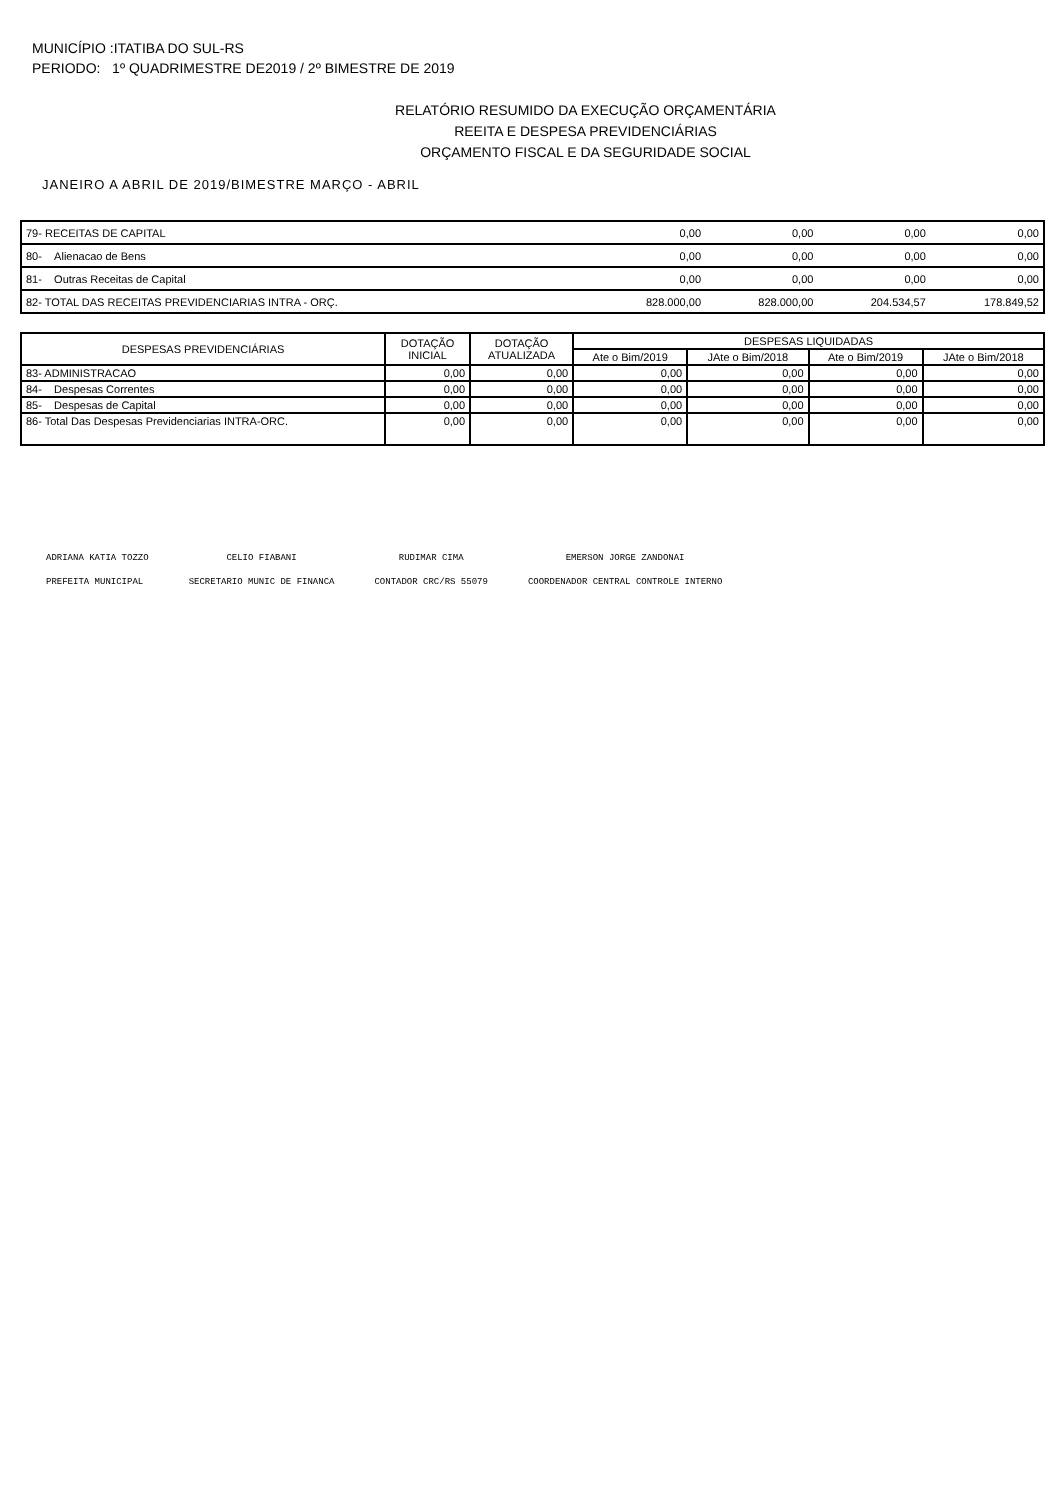MUNICÍPIO :ITATIBA DO SUL-RS
PERIODO: 1º QUADRIMESTRE DE2019 / 2º BIMESTRE DE 2019
RELATÓRIO RESUMIDO DA EXECUÇÃO ORÇAMENTÁRIA
REEITA E DESPESA PREVIDENCIÁRIAS
ORÇAMENTO FISCAL E DA SEGURIDADE SOCIAL
JANEIRO A ABRIL DE 2019/BIMESTRE MARÇO - ABRIL
| 79- RECEITAS DE CAPITAL | 0,00 | 0,00 | 0,00 | 0,00 |
| 80- Alienacao de Bens | 0,00 | 0,00 | 0,00 | 0,00 |
| 81- Outras Receitas de Capital | 0,00 | 0,00 | 0,00 | 0,00 |
| 82- TOTAL DAS RECEITAS PREVIDENCIARIAS INTRA - ORÇ. | 828.000,00 | 828.000,00 | 204.534,57 | 178.849,52 |
| DESPESAS PREVIDENCIÁRIAS | DOTAÇÃO INICIAL | DOTAÇÃO ATUALIZADA | DESPESAS LIQUIDADAS | | | |
| --- | --- | --- | --- | --- | --- | --- |
| | | | Ate o Bim/2019 | JAte o Bim/2018 | Ate o Bim/2019 | JAte o Bim/2018 |
| 83- ADMINISTRACAO | 0,00 | 0,00 | 0,00 | 0,00 | 0,00 | 0,00 |
| 84- Despesas Correntes | 0,00 | 0,00 | 0,00 | 0,00 | 0,00 | 0,00 |
| 85- Despesas de Capital | 0,00 | 0,00 | 0,00 | 0,00 | 0,00 | 0,00 |
| 86- Total Das Despesas Previdenciarias INTRA-ORC. | 0,00 | 0,00 | 0,00 | 0,00 | 0,00 | 0,00 |
ADRIANA KATIA TOZZO
PREFEITA MUNICIPAL
CELIO FIABANI
SECRETARIO MUNIC DE FINANCA
RUDIMAR CIMA
CONTADOR CRC/RS 55079
EMERSON JORGE ZANDONAI
COORDENADOR CENTRAL CONTROLE INTERNO